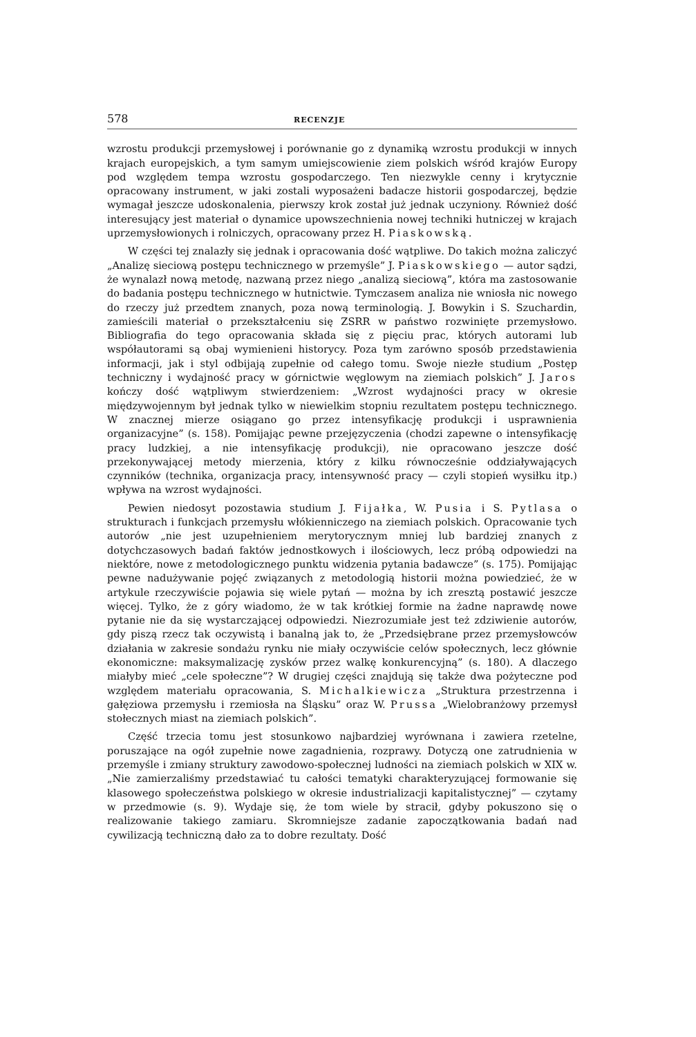578 RECENZJE
wzrostu produkcji przemysłowej i porównanie go z dynamiką wzrostu produkcji w innych krajach europejskich, a tym samym umiejscowienie ziem polskich wśród krajów Europy pod względem tempa wzrostu gospodarczego. Ten niezwykle cenny i krytycznie opracowany instrument, w jaki zostali wyposażeni badacze historii gospodarczej, będzie wymagał jeszcze udoskonalenia, pierwszy krok został już jednak uczyniony. Również dość interesujący jest materiał o dynamice upowszechnienia nowej techniki hutniczej w krajach uprzemysłowionych i rolniczych, opracowany przez H. Piaskowską.
W części tej znalazły się jednak i opracowania dość wątpliwe. Do takich można zaliczyć „Analizę sieciową postępu technicznego w przemyśle” J. Piaskowskiego — autor sądzi, że wynalazł nową metodę, nazwaną przez niego „analizą sieciową”, która ma zastosowanie do badania postępu technicznego w hutnictwie. Tymczasem analiza nie wniosła nic nowego do rzeczy już przedtem znanych, poza nową terminologią. J. Bowykin i S. Szuchardin, zamieścili materiał o przekształceniu się ZSRR w państwo rozwinięte przemysłowo. Bibliografia do tego opracowania składa się z pięciu prac, których autorami lub współautorami są obaj wymienieni historycy. Poza tym zarówno sposób przedstawienia informacji, jak i styl odbijają zupełnie od całego tomu. Swoje niezłe studium „Postęp techniczny i wydajność pracy w górnictwie węglowym na ziemiach polskich” J. Jaros kończy dość wątpliwym stwierdzeniem: „Wzrost wydajności pracy w okresie międzywojennym był jednak tylko w niewielkim stopniu rezultatem postępu technicznego. W znacznej mierze osiągano go przez intensyfikację produkcji i usprawnienia organizacyjne” (s. 158). Pomijając pewne przejęzyczenia (chodzi zapewne o intensyfikację pracy ludzkiej, a nie intensyfikację produkcji), nie opracowano jeszcze dość przekonywającej metody mierzenia, który z kilku równocześnie oddziaływających czynników (technika, organizacja pracy, intensywność pracy — czyli stopień wysiłku itp.) wpływa na wzrost wydajności.
Pewien niedosyt pozostawia studium J. Fijałka, W. Pusia i S. Pytlasa o strukturach i funkcjach przemysłu włókienniczego na ziemiach polskich. Opracowanie tych autorów „nie jest uzupełnieniem merytorycznym mniej lub bardziej znanych z dotychczasowych badań faktów jednostkowych i ilościowych, lecz próbą odpowiedzi na niektóre, nowe z metodologicznego punktu widzenia pytania badawcze” (s. 175). Pomijając pewne nadużywanie pojęć związanych z metodologią historii można powiedzieć, że w artykule rzeczywiście pojawia się wiele pytań — można by ich zresztą postawić jeszcze więcej. Tylko, że z góry wiadomo, że w tak krótkiej formie na żadne naprawdę nowe pytanie nie da się wystarczającej odpowiedzi. Niezrozumiałe jest też zdziwienie autorów, gdy piszą rzecz tak oczywistą i banalną jak to, że „Przedsiębrane przez przemysłowców działania w zakresie sondażu rynku nie miały oczywiście celów społecznych, lecz głównie ekonomiczne: maksymalizację zysków przez walkę konkurencyjną” (s. 180). A dlaczego miałyby mieć „cele społeczne”? W drugiej części znajdują się także dwa pożyteczne pod względem materiału opracowania, S. Michalkiewicza „Struktura przestrzenna i gałęziowa przemysłu i rzemiosła na Śląsku” oraz W. Prussa „Wielobranżowy przemysł stołecznych miast na ziemiach polskich”.
Część trzecia tomu jest stosunkowo najbardziej wyrównana i zawiera rzetelne, poruszające na ogół zupełnie nowe zagadnienia, rozprawy. Dotyczą one zatrudnienia w przemyśle i zmiany struktury zawodowo-społecznej ludności na ziemiach polskich w XIX w. „Nie zamierzaliśmy przedstawiać tu całości tematyki charakteryzującej formowanie się klasowego społeczeństwa polskiego w okresie industrializacji kapitalistycznej” — czytamy w przedmowie (s. 9). Wydaje się, że tom wiele by stracił, gdyby pokuszono się o realizowanie takiego zamiaru. Skromniejsze zadanie zapoczątkowania badań nad cywilizacją techniczną dało za to dobre rezultaty. Dość